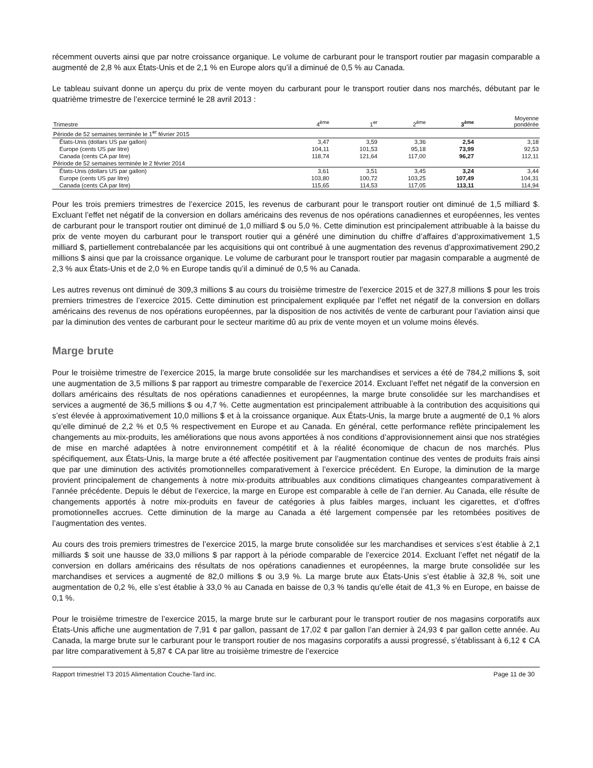récemment ouverts ainsi que par notre croissance organique. Le volume de carburant pour le transport routier par magasin comparable a augmenté de 2,8 % aux États-Unis et de 2,1 % en Europe alors qu’il a diminué de 0,5 % au Canada.
Le tableau suivant donne un aperçu du prix de vente moyen du carburant pour le transport routier dans nos marchés, débutant par le quatrième trimestre de l’exercice terminé le 28 avril 2013 :
| Trimestre | 4<sup>ème</sup> | 1<sup>er</sup> | 2<sup>ème</sup> | 3<sup>ème</sup> | Moyenne pondérée |
| --- | --- | --- | --- | --- | --- |
| Période de 52 semaines terminée le 1<sup>er</sup> février 2015 | | | | | |
| États-Unis (dollars US par gallon) | 3,47 | 3,59 | 3,36 | 2,54 | 3,18 |
| Europe (cents US par litre) | 104,11 | 101,53 | 95,18 | 73,99 | 92,53 |
| Canada (cents CA par litre) | 118,74 | 121,64 | 117,00 | 96,27 | 112,11 |
| Période de 52 semaines terminée le 2 février 2014 | | | | | |
| États-Unis (dollars US par gallon) | 3,61 | 3,51 | 3,45 | 3,24 | 3,44 |
| Europe (cents US par litre) | 103,80 | 100,72 | 103,25 | 107,49 | 104,31 |
| Canada (cents CA par litre) | 115,65 | 114,53 | 117,05 | 113,11 | 114,94 |
Pour les trois premiers trimestres de l’exercice 2015, les revenus de carburant pour le transport routier ont diminué de 1,5 milliard $. Excluant l’effet net négatif de la conversion en dollars américains des revenus de nos opérations canadiennes et européennes, les ventes de carburant pour le transport routier ont diminué de 1,0 milliard $ ou 5,0 %. Cette diminution est principalement attribuable à la baisse du prix de vente moyen du carburant pour le transport routier qui a généré une diminution du chiffre d’affaires d’approximativement 1,5 milliard $, partiellement contrebalancée par les acquisitions qui ont contribué à une augmentation des revenus d’approximativement 290,2 millions $ ainsi que par la croissance organique. Le volume de carburant pour le transport routier par magasin comparable a augmenté de 2,3 % aux États-Unis et de 2,0 % en Europe tandis qu’il a diminué de 0,5 % au Canada.
Les autres revenus ont diminué de 309,3 millions $ au cours du troisième trimestre de l’exercice 2015 et de 327,8 millions $ pour les trois premiers trimestres de l’exercice 2015. Cette diminution est principalement expliquée par l’effet net négatif de la conversion en dollars américains des revenus de nos opérations européennes, par la disposition de nos activités de vente de carburant pour l’aviation ainsi que par la diminution des ventes de carburant pour le secteur maritime dû au prix de vente moyen et un volume moins élevés.
Marge brute
Pour le troisième trimestre de l’exercice 2015, la marge brute consolidée sur les marchandises et services a été de 784,2 millions $, soit une augmentation de 3,5 millions $ par rapport au trimestre comparable de l’exercice 2014. Excluant l’effet net négatif de la conversion en dollars américains des résultats de nos opérations canadiennes et européennes, la marge brute consolidée sur les marchandises et services a augmenté de 36,5 millions $ ou 4,7 %. Cette augmentation est principalement attribuable à la contribution des acquisitions qui s’est élevée à approximativement 10,0 millions $ et à la croissance organique. Aux États-Unis, la marge brute a augmenté de 0,1 % alors qu’elle diminué de 2,2 % et 0,5 % respectivement en Europe et au Canada. En général, cette performance reflète principalement les changements au mix-produits, les améliorations que nous avons apportées à nos conditions d’approvisionnement ainsi que nos stratégies de mise en marché adaptées à notre environnement compétitif et à la réalité économique de chacun de nos marchés. Plus spécifiquement, aux États-Unis, la marge brute a été affectée positivement par l’augmentation continue des ventes de produits frais ainsi que par une diminution des activités promotionnelles comparativement à l’exercice précédent. En Europe, la diminution de la marge provient principalement de changements à notre mix-produits attribuables aux conditions climatiques changeantes comparativement à l’année précédente. Depuis le début de l’exercice, la marge en Europe est comparable à celle de l’an dernier. Au Canada, elle résulte de changements apportés à notre mix-produits en faveur de catégories à plus faibles marges, incluant les cigarettes, et d’offres promotionnelles accrues. Cette diminution de la marge au Canada a été largement compensée par les retombées positives de l’augmentation des ventes.
Au cours des trois premiers trimestres de l’exercice 2015, la marge brute consolidée sur les marchandises et services s’est établie à 2,1 milliards $ soit une hausse de 33,0 millions $ par rapport à la période comparable de l’exercice 2014. Excluant l’effet net négatif de la conversion en dollars américains des résultats de nos opérations canadiennes et européennes, la marge brute consolidée sur les marchandises et services a augmenté de 82,0 millions $ ou 3,9 %. La marge brute aux États-Unis s’est établie à 32,8 %, soit une augmentation de 0,2 %, elle s’est établie à 33,0 % au Canada en baisse de 0,3 % tandis qu’elle était de 41,3 % en Europe, en baisse de 0,1 %.
Pour le troisième trimestre de l’exercice 2015, la marge brute sur le carburant pour le transport routier de nos magasins corporatifs aux États-Unis affiche une augmentation de 7,91 ¢ par gallon, passant de 17,02 ¢ par gallon l’an dernier à 24,93 ¢ par gallon cette année. Au Canada, la marge brute sur le carburant pour le transport routier de nos magasins corporatifs a aussi progressé, s’établissant à 6,12 ¢ CA par litre comparativement à 5,87 ¢ CA par litre au troisième trimestre de l’exercice
Rapport trimestriel T3 2015 Alimentation Couche-Tard inc. Page 11 de 30